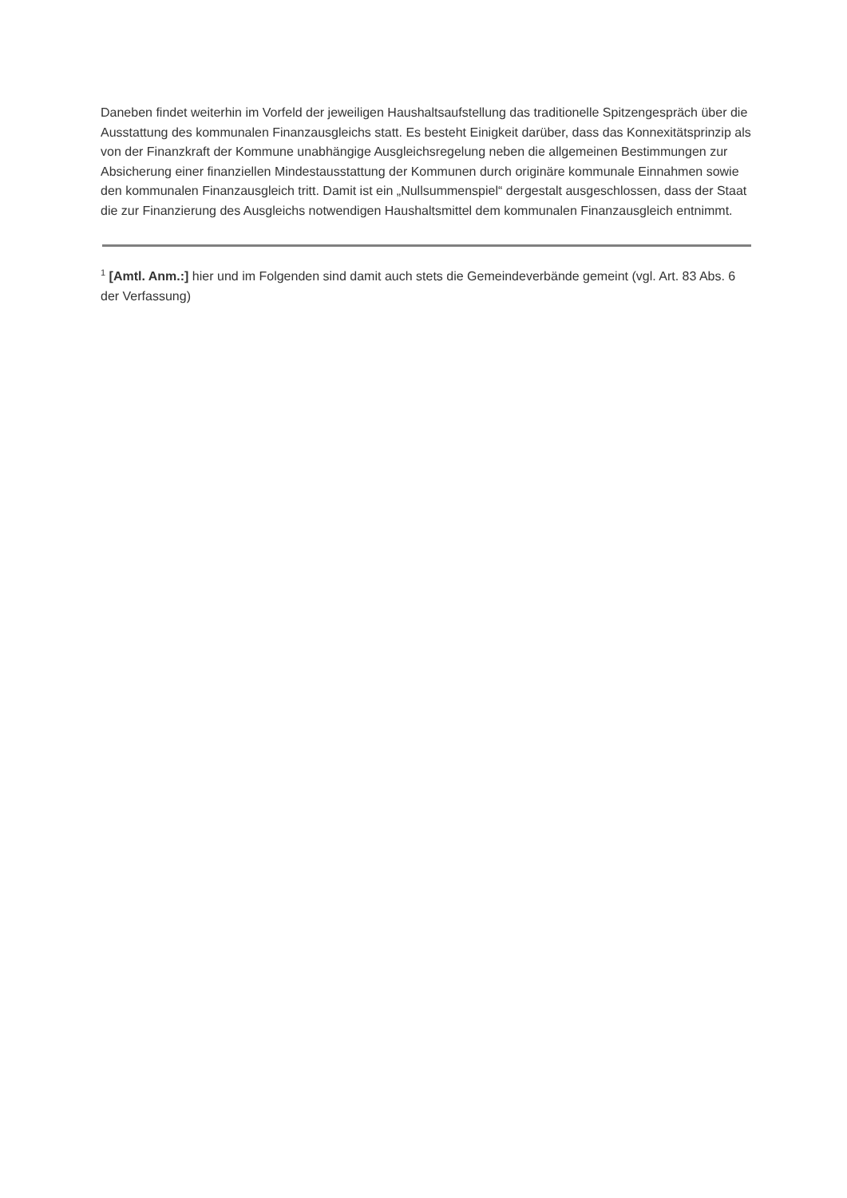Daneben findet weiterhin im Vorfeld der jeweiligen Haushaltsaufstellung das traditionelle Spitzengespräch über die Ausstattung des kommunalen Finanzausgleichs statt. Es besteht Einigkeit darüber, dass das Konnexitätsprinzip als von der Finanzkraft der Kommune unabhängige Ausgleichsregelung neben die allgemeinen Bestimmungen zur Absicherung einer finanziellen Mindestausstattung der Kommunen durch originäre kommunale Einnahmen sowie den kommunalen Finanzausgleich tritt. Damit ist ein „Nullsummenspiel“ dergestalt ausgeschlossen, dass der Staat die zur Finanzierung des Ausgleichs notwendigen Haushaltsmittel dem kommunalen Finanzausgleich entnimmt.
<sup>1</sup> [Amtl. Anm.:] hier und im Folgenden sind damit auch stets die Gemeindeverbände gemeint (vgl. Art. 83 Abs. 6 der Verfassung)